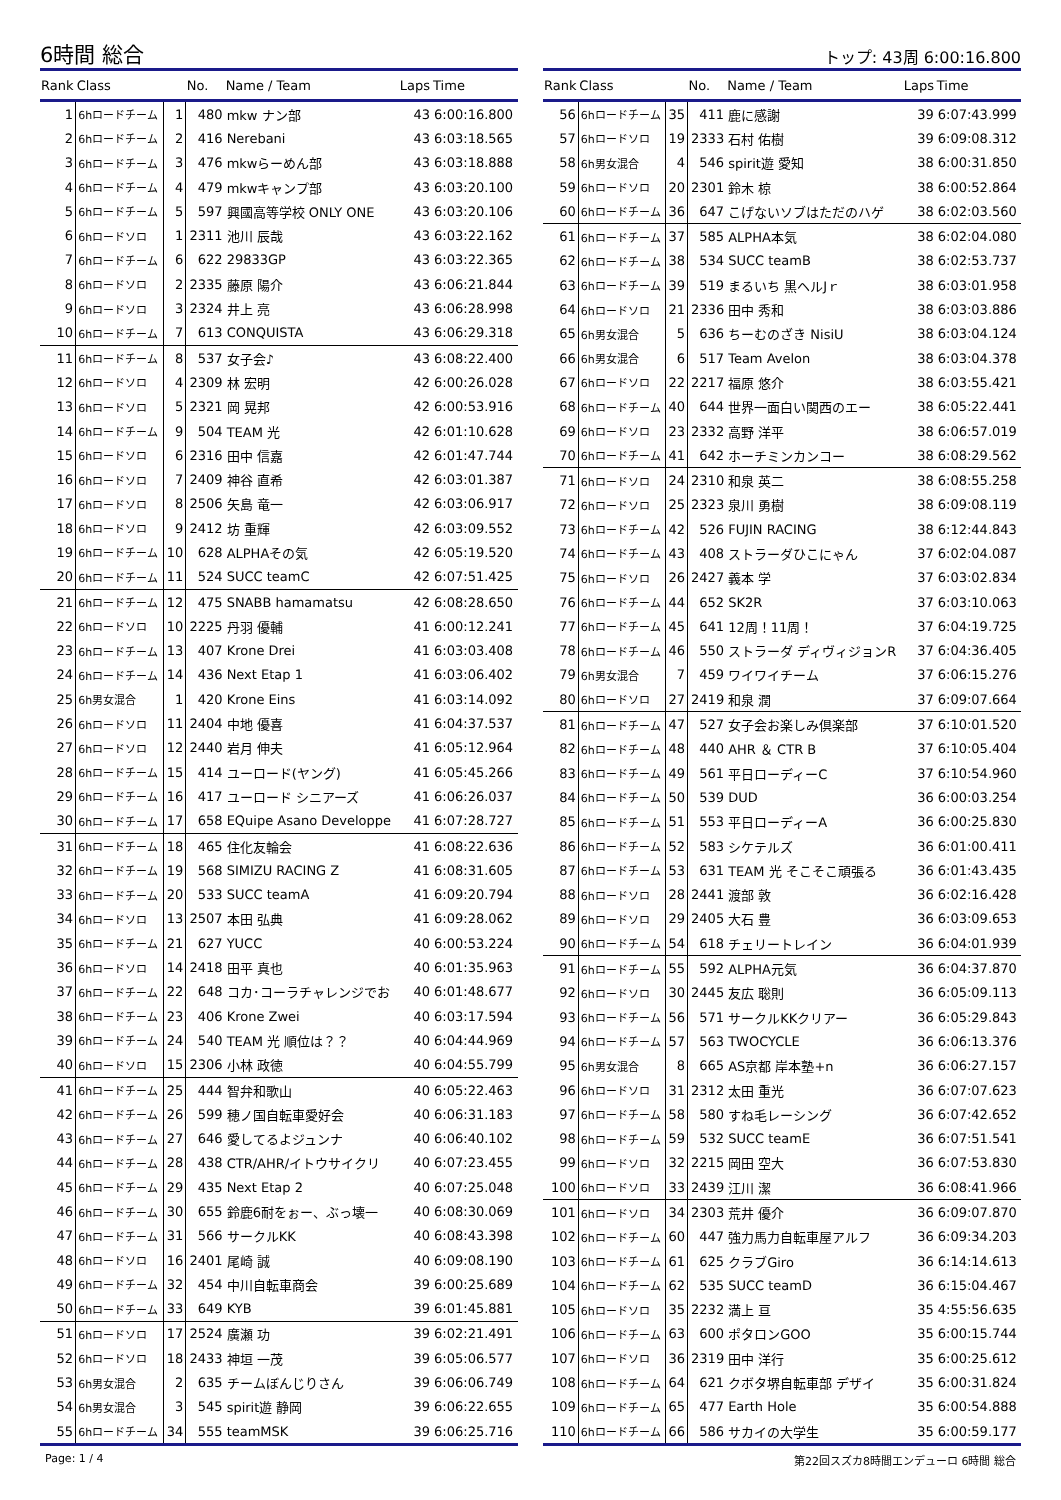6時間 総合
トップ: 43周 6:00:16.800
| Rank | Class | | No. | Name / Team | Laps | Time |
| --- | --- | --- | --- | --- | --- | --- |
| 1 | 6hロードチーム | 1 | 480 | mkw ナン部 | 43 | 6:00:16.800 |
| 2 | 6hロードチーム | 2 | 416 | Nerebani | 43 | 6:03:18.565 |
| 3 | 6hロードチーム | 3 | 476 | mkwらーめん部 | 43 | 6:03:18.888 |
| 4 | 6hロードチーム | 4 | 479 | mkwキャンプ部 | 43 | 6:03:20.100 |
| 5 | 6hロードチーム | 5 | 597 | 興國高等学校 ONLY ONE | 43 | 6:03:20.106 |
| 6 | 6hロードソロ | 1 | 2311 | 池川 辰哉 | 43 | 6:03:22.162 |
| 7 | 6hロードチーム | 6 | 622 | 29833GP | 43 | 6:03:22.365 |
| 8 | 6hロードソロ | 2 | 2335 | 藤原 陽介 | 43 | 6:06:21.844 |
| 9 | 6hロードソロ | 3 | 2324 | 井上 亮 | 43 | 6:06:28.998 |
| 10 | 6hロードチーム | 7 | 613 | CONQUISTA | 43 | 6:06:29.318 |
| 11 | 6hロードチーム | 8 | 537 | 女子会♪ | 43 | 6:08:22.400 |
| 12 | 6hロードソロ | 4 | 2309 | 林 宏明 | 42 | 6:00:26.028 |
| 13 | 6hロードソロ | 5 | 2321 | 岡 晃邦 | 42 | 6:00:53.916 |
| 14 | 6hロードチーム | 9 | 504 | TEAM 光 | 42 | 6:01:10.628 |
| 15 | 6hロードソロ | 6 | 2316 | 田中 信嘉 | 42 | 6:01:47.744 |
| 16 | 6hロードソロ | 7 | 2409 | 神谷 直希 | 42 | 6:03:01.387 |
| 17 | 6hロードソロ | 8 | 2506 | 矢島 竜一 | 42 | 6:03:06.917 |
| 18 | 6hロードソロ | 9 | 2412 | 坊 重輝 | 42 | 6:03:09.552 |
| 19 | 6hロードチーム | 10 | 628 | ALPHAその気 | 42 | 6:05:19.520 |
| 20 | 6hロードチーム | 11 | 524 | SUCC teamC | 42 | 6:07:51.425 |
| 21 | 6hロードチーム | 12 | 475 | SNABB hamamatsu | 42 | 6:08:28.650 |
| 22 | 6hロードソロ | 10 | 2225 | 丹羽 優輔 | 41 | 6:00:12.241 |
| 23 | 6hロードチーム | 13 | 407 | Krone Drei | 41 | 6:03:03.408 |
| 24 | 6hロードチーム | 14 | 436 | Next Etap 1 | 41 | 6:03:06.402 |
| 25 | 6h男女混合 | 1 | 420 | Krone Eins | 41 | 6:03:14.092 |
| 26 | 6hロードソロ | 11 | 2404 | 中地 優喜 | 41 | 6:04:37.537 |
| 27 | 6hロードソロ | 12 | 2440 | 岩月 伸夫 | 41 | 6:05:12.964 |
| 28 | 6hロードチーム | 15 | 414 | ユーロード(ヤング) | 41 | 6:05:45.266 |
| 29 | 6hロードチーム | 16 | 417 | ユーロード シニアーズ | 41 | 6:06:26.037 |
| 30 | 6hロードチーム | 17 | 658 | EQuipe Asano Developpe | 41 | 6:07:28.727 |
| 31 | 6hロードチーム | 18 | 465 | 住化友輪会 | 41 | 6:08:22.636 |
| 32 | 6hロードチーム | 19 | 568 | SIMIZU RACING Z | 41 | 6:08:31.605 |
| 33 | 6hロードチーム | 20 | 533 | SUCC teamA | 41 | 6:09:20.794 |
| 34 | 6hロードソロ | 13 | 2507 | 本田 弘典 | 41 | 6:09:28.062 |
| 35 | 6hロードチーム | 21 | 627 | YUCC | 40 | 6:00:53.224 |
| 36 | 6hロードソロ | 14 | 2418 | 田平 真也 | 40 | 6:01:35.963 |
| 37 | 6hロードチーム | 22 | 648 | コカ･コーラチャレンジでお | 40 | 6:01:48.677 |
| 38 | 6hロードチーム | 23 | 406 | Krone Zwei | 40 | 6:03:17.594 |
| 39 | 6hロードチーム | 24 | 540 | TEAM 光 順位は？？ | 40 | 6:04:44.969 |
| 40 | 6hロードソロ | 15 | 2306 | 小林 政徳 | 40 | 6:04:55.799 |
| 41 | 6hロードチーム | 25 | 444 | 智弁和歌山 | 40 | 6:05:22.463 |
| 42 | 6hロードチーム | 26 | 599 | 穂ノ国自転車愛好会 | 40 | 6:06:31.183 |
| 43 | 6hロードチーム | 27 | 646 | 愛してるよジュンナ | 40 | 6:06:40.102 |
| 44 | 6hロードチーム | 28 | 438 | CTR/AHR/イトウサイクリ | 40 | 6:07:23.455 |
| 45 | 6hロードチーム | 29 | 435 | Next Etap 2 | 40 | 6:07:25.048 |
| 46 | 6hロードチーム | 30 | 655 | 鈴鹿6耐をぉー、ぶっ壊一 | 40 | 6:08:30.069 |
| 47 | 6hロードチーム | 31 | 566 | サークルKK | 40 | 6:08:43.398 |
| 48 | 6hロードソロ | 16 | 2401 | 尾崎 誠 | 40 | 6:09:08.190 |
| 49 | 6hロードチーム | 32 | 454 | 中川自転車商会 | 39 | 6:00:25.689 |
| 50 | 6hロードチーム | 33 | 649 | KYB | 39 | 6:01:45.881 |
| 51 | 6hロードソロ | 17 | 2524 | 廣瀬 功 | 39 | 6:02:21.491 |
| 52 | 6hロードソロ | 18 | 2433 | 神垣 一茂 | 39 | 6:05:06.577 |
| 53 | 6h男女混合 | 2 | 635 | チームぼんじりさん | 39 | 6:06:06.749 |
| 54 | 6h男女混合 | 3 | 545 | spirit遊 静岡 | 39 | 6:06:22.655 |
| 55 | 6hロードチーム | 34 | 555 | teamMSK | 39 | 6:06:25.716 |
| Rank | Class | | No. | Name / Team | Laps | Time |
| --- | --- | --- | --- | --- | --- | --- |
| 56 | 6hロードチーム | 35 | 411 | 鹿に感謝 | 39 | 6:07:43.999 |
| 57 | 6hロードソロ | 19 | 2333 | 石村 佑樹 | 39 | 6:09:08.312 |
| 58 | 6h男女混合 | 4 | 546 | spirit遊 愛知 | 38 | 6:00:31.850 |
| 59 | 6hロードソロ | 20 | 2301 | 鈴木 椋 | 38 | 6:00:52.864 |
| 60 | 6hロードチーム | 36 | 647 | こげないソブはただのハゲ | 38 | 6:02:03.560 |
| 61 | 6hロードチーム | 37 | 585 | ALPHA本気 | 38 | 6:02:04.080 |
| 62 | 6hロードチーム | 38 | 534 | SUCC teamB | 38 | 6:02:53.737 |
| 63 | 6hロードチーム | 39 | 519 | まるいち 黒ヘルJｒ | 38 | 6:03:01.958 |
| 64 | 6hロードソロ | 21 | 2336 | 田中 秀和 | 38 | 6:03:03.886 |
| 65 | 6h男女混合 | 5 | 636 | ちーむのざき NisiU | 38 | 6:03:04.124 |
| 66 | 6h男女混合 | 6 | 517 | Team Avelon | 38 | 6:03:04.378 |
| 67 | 6hロードソロ | 22 | 2217 | 福原 悠介 | 38 | 6:03:55.421 |
| 68 | 6hロードチーム | 40 | 644 | 世界一面白い関西のエー | 38 | 6:05:22.441 |
| 69 | 6hロードソロ | 23 | 2332 | 高野 洋平 | 38 | 6:06:57.019 |
| 70 | 6hロードチーム | 41 | 642 | ホーチミンカンコー | 38 | 6:08:29.562 |
| 71 | 6hロードソロ | 24 | 2310 | 和泉 英二 | 38 | 6:08:55.258 |
| 72 | 6hロードソロ | 25 | 2323 | 泉川 勇樹 | 38 | 6:09:08.119 |
| 73 | 6hロードチーム | 42 | 526 | FUJIN RACING | 38 | 6:12:44.843 |
| 74 | 6hロードチーム | 43 | 408 | ストラーダひこにゃん | 37 | 6:02:04.087 |
| 75 | 6hロードソロ | 26 | 2427 | 義本 学 | 37 | 6:03:02.834 |
| 76 | 6hロードチーム | 44 | 652 | SK2R | 37 | 6:03:10.063 |
| 77 | 6hロードチーム | 45 | 641 | 12周！11周！ | 37 | 6:04:19.725 |
| 78 | 6hロードチーム | 46 | 550 | ストラーダ ディヴィジョンR | 37 | 6:04:36.405 |
| 79 | 6h男女混合 | 7 | 459 | ワイワイチーム | 37 | 6:06:15.276 |
| 80 | 6hロードソロ | 27 | 2419 | 和泉 潤 | 37 | 6:09:07.664 |
| 81 | 6hロードチーム | 47 | 527 | 女子会お楽しみ倶楽部 | 37 | 6:10:01.520 |
| 82 | 6hロードチーム | 48 | 440 | AHR ＆ CTR B | 37 | 6:10:05.404 |
| 83 | 6hロードチーム | 49 | 561 | 平日ローディーC | 37 | 6:10:54.960 |
| 84 | 6hロードチーム | 50 | 539 | DUD | 36 | 6:00:03.254 |
| 85 | 6hロードチーム | 51 | 553 | 平日ローディーA | 36 | 6:00:25.830 |
| 86 | 6hロードチーム | 52 | 583 | シケテルズ | 36 | 6:01:00.411 |
| 87 | 6hロードチーム | 53 | 631 | TEAM 光 そこそこ頑張る | 36 | 6:01:43.435 |
| 88 | 6hロードソロ | 28 | 2441 | 渡部 敦 | 36 | 6:02:16.428 |
| 89 | 6hロードソロ | 29 | 2405 | 大石 豊 | 36 | 6:03:09.653 |
| 90 | 6hロードチーム | 54 | 618 | チェリートレイン | 36 | 6:04:01.939 |
| 91 | 6hロードチーム | 55 | 592 | ALPHA元気 | 36 | 6:04:37.870 |
| 92 | 6hロードソロ | 30 | 2445 | 友広 聡則 | 36 | 6:05:09.113 |
| 93 | 6hロードチーム | 56 | 571 | サークルKKクリアー | 36 | 6:05:29.843 |
| 94 | 6hロードチーム | 57 | 563 | TWOCYCLE | 36 | 6:06:13.376 |
| 95 | 6h男女混合 | 8 | 665 | AS京都 岸本塾+n | 36 | 6:06:27.157 |
| 96 | 6hロードソロ | 31 | 2312 | 太田 重光 | 36 | 6:07:07.623 |
| 97 | 6hロードチーム | 58 | 580 | すね毛レーシング | 36 | 6:07:42.652 |
| 98 | 6hロードチーム | 59 | 532 | SUCC teamE | 36 | 6:07:51.541 |
| 99 | 6hロードソロ | 32 | 2215 | 岡田 空大 | 36 | 6:07:53.830 |
| 100 | 6hロードソロ | 33 | 2439 | 江川 潔 | 36 | 6:08:41.966 |
| 101 | 6hロードソロ | 34 | 2303 | 荒井 優介 | 36 | 6:09:07.870 |
| 102 | 6hロードチーム | 60 | 447 | 強力馬力自転車屋アルフ | 36 | 6:09:34.203 |
| 103 | 6hロードチーム | 61 | 625 | クラブGiro | 36 | 6:14:14.613 |
| 104 | 6hロードチーム | 62 | 535 | SUCC teamD | 36 | 6:15:04.467 |
| 105 | 6hロードソロ | 35 | 2232 | 満上 亘 | 35 | 4:55:56.635 |
| 106 | 6hロードチーム | 63 | 600 | ポタロンGOO | 35 | 6:00:15.744 |
| 107 | 6hロードソロ | 36 | 2319 | 田中 洋行 | 35 | 6:00:25.612 |
| 108 | 6hロードチーム | 64 | 621 | クボタ堺自転車部 デザイ | 35 | 6:00:31.824 |
| 109 | 6hロードチーム | 65 | 477 | Earth Hole | 35 | 6:00:54.888 |
| 110 | 6hロードチーム | 66 | 586 | サカイの大学生 | 35 | 6:00:59.177 |
Page: 1 / 4 第22回スズカ8時間エンデューロ 6時間 総合